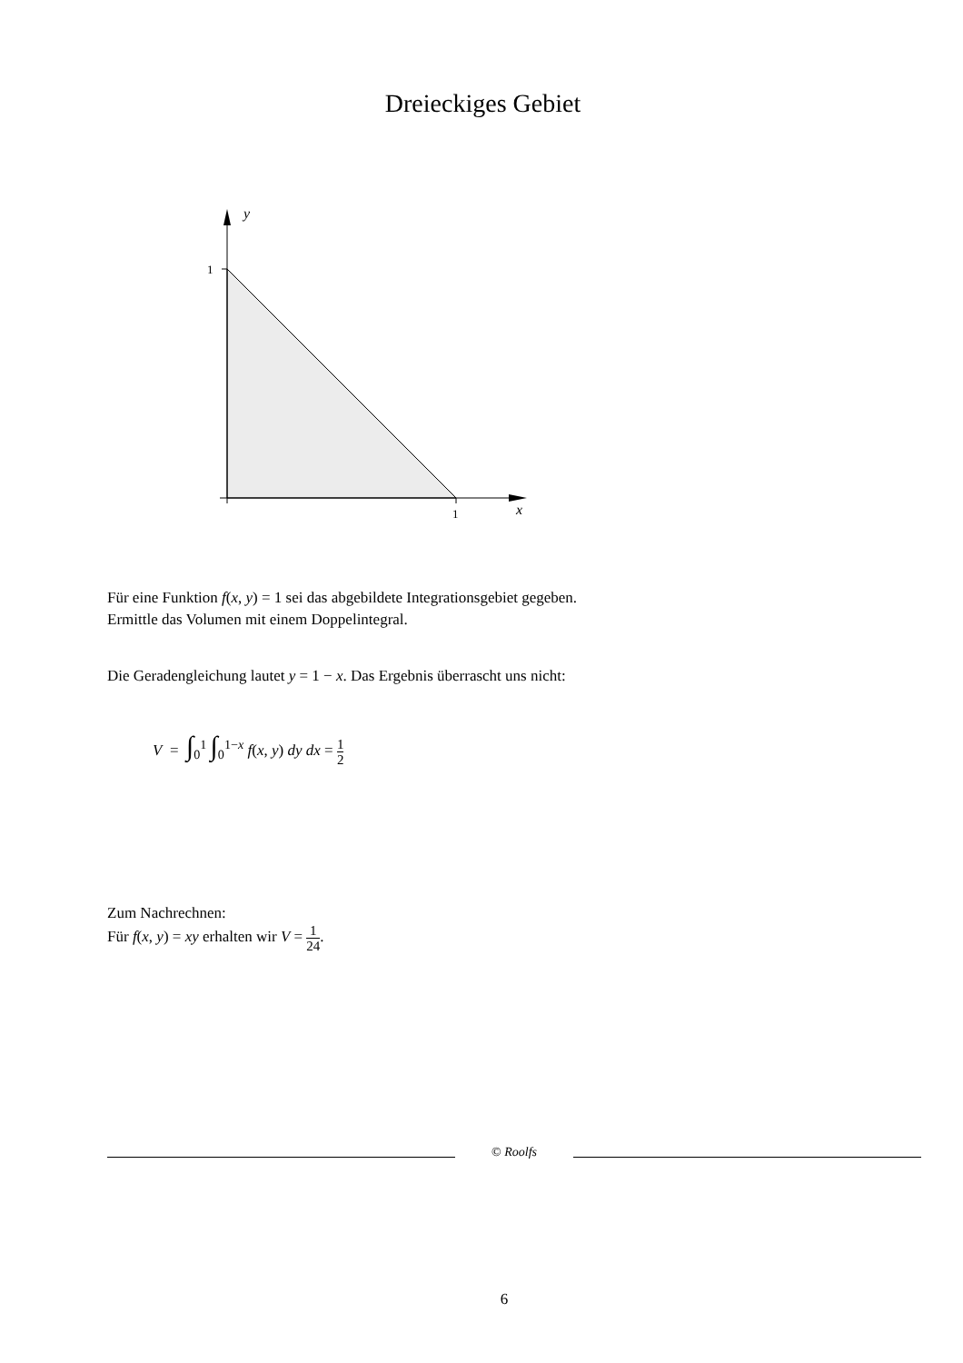Dreieckiges Gebiet
y
1
1
x
Für eine Funktion f(x, y) = 1 sei das abgebildete Integrationsgebiet gegeben.
Ermittle das Volumen mit einem Doppelintegral.
Die Geradengleichung lautet y = 1 − x. Das Ergebnis überrascht uns nicht:
V = ∫<sub>0</sub><sup>1</sup> ∫<sub>0</sub><sup>1−x</sup> f(x, y) dy dx = 1 2
Zum Nachrechnen:
Für f(x, y) = xy erhalten wir V = 1 24.
© Roolfs
6